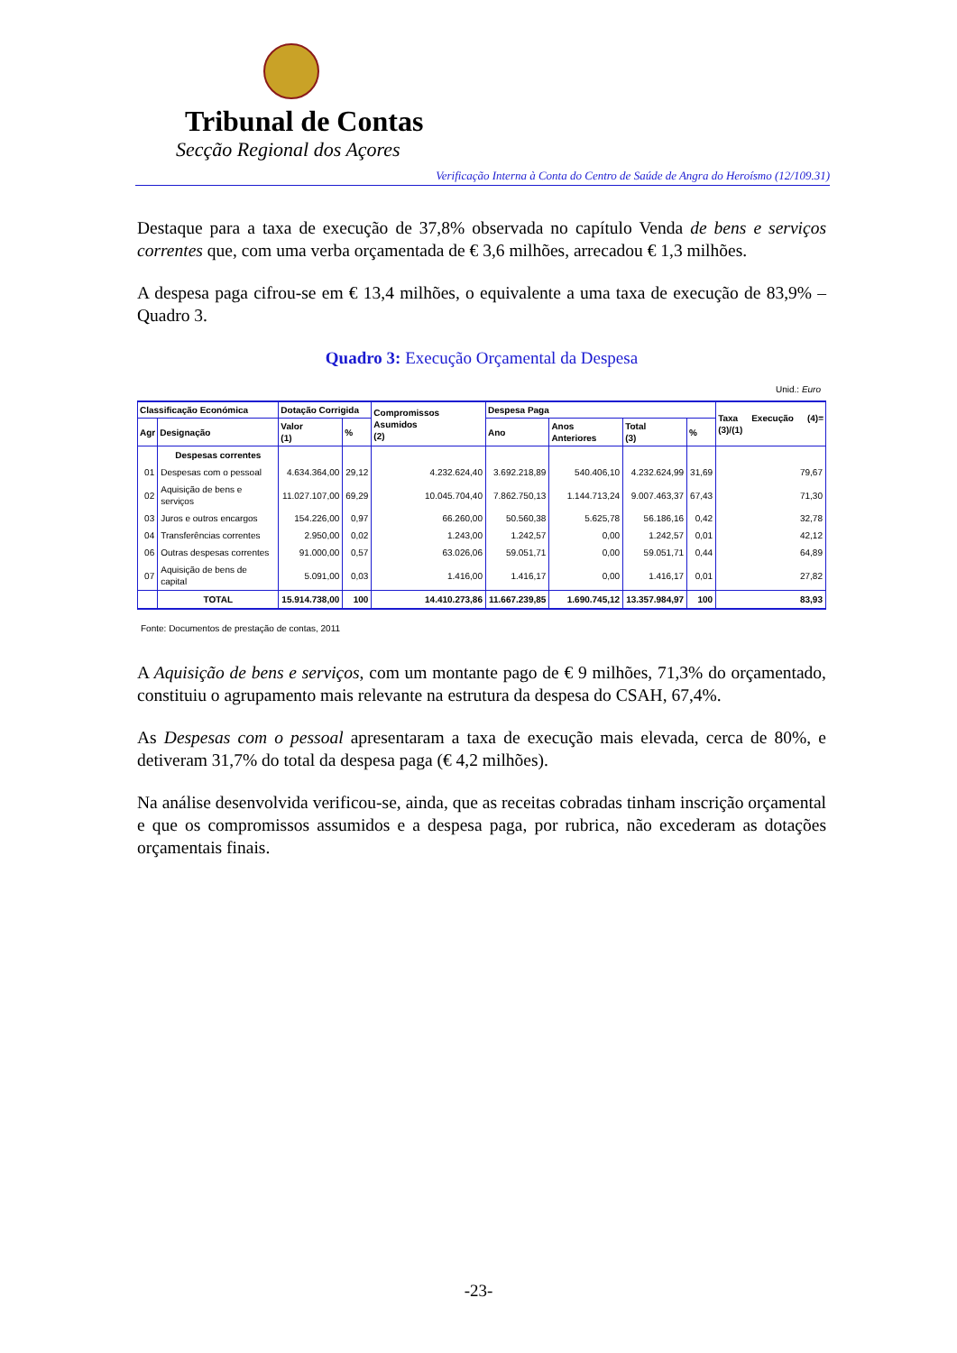Tribunal de Contas
Secção Regional dos Açores
Verificação Interna à Conta do Centro de Saúde de Angra do Heroísmo (12/109.31)
Destaque para a taxa de execução de 37,8% observada no capítulo Venda de bens e serviços correntes que, com uma verba orçamentada de € 3,6 milhões, arrecadou € 1,3 milhões.
A despesa paga cifrou-se em € 13,4 milhões, o equivalente a uma taxa de execução de 83,9% – Quadro 3.
Quadro 3: Execução Orçamental da Despesa
Unid.: Euro
| Classificação Económica | | Dotação Corrigida | | Compromissos Asumidos (2) | Despesa Paga | | | | Taxa Execução (4)=(3)/(1) |
| --- | --- | --- | --- | --- | --- | --- | --- | --- | --- |
| Agr | Designação | Valor (1) | % | | Ano | Anos Anteriores | Total (3) | % | |
| | Despesas correntes | | | | | | | | |
| 01 | Despesas com o pessoal | 4.634.364,00 | 29,12 | 4.232.624,40 | 3.692.218,89 | 540.406,10 | 4.232.624,99 | 31,69 | 79,67 |
| 02 | Aquisição de bens e serviços | 11.027.107,00 | 69,29 | 10.045.704,40 | 7.862.750,13 | 1.144.713,24 | 9.007.463,37 | 67,43 | 71,30 |
| 03 | Juros e outros encargos | 154.226,00 | 0,97 | 66.260,00 | 50.560,38 | 5.625,78 | 56.186,16 | 0,42 | 32,78 |
| 04 | Transferências correntes | 2.950,00 | 0,02 | 1.243,00 | 1.242,57 | 0,00 | 1.242,57 | 0,01 | 42,12 |
| 06 | Outras despesas correntes | 91.000,00 | 0,57 | 63.026,06 | 59.051,71 | 0,00 | 59.051,71 | 0,44 | 64,89 |
| 07 | Aquisição de bens de capital | 5.091,00 | 0,03 | 1.416,00 | 1.416,17 | 0,00 | 1.416,17 | 0,01 | 27,82 |
| | TOTAL | 15.914.738,00 | 100 | 14.410.273,86 | 11.667.239,85 | 1.690.745,12 | 13.357.984,97 | 100 | 83,93 |
Fonte: Documentos de prestação de contas, 2011
A Aquisição de bens e serviços, com um montante pago de € 9 milhões, 71,3% do orçamentado, constituiu o agrupamento mais relevante na estrutura da despesa do CSAH, 67,4%.
As Despesas com o pessoal apresentaram a taxa de execução mais elevada, cerca de 80%, e detiveram 31,7% do total da despesa paga (€ 4,2 milhões).
Na análise desenvolvida verificou-se, ainda, que as receitas cobradas tinham inscrição orçamental e que os compromissos assumidos e a despesa paga, por rubrica, não excederam as dotações orçamentais finais.
-23-